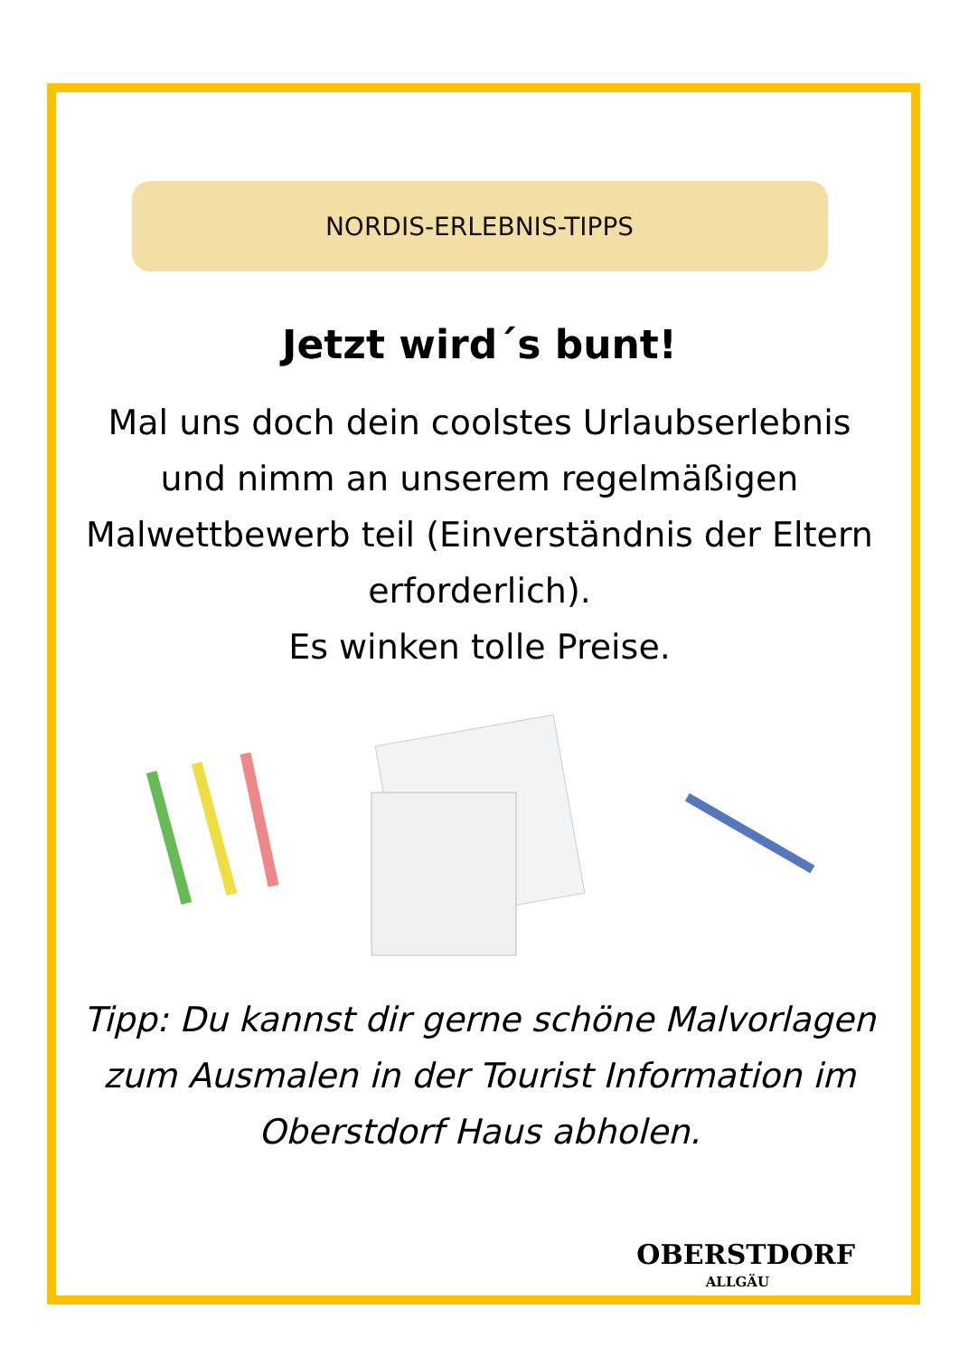NORDIS-ERLEBNIS-TIPPS
Jetzt wird´s bunt!
Mal uns doch dein coolstes Urlaubserlebnis und nimm an unserem regelmäßigen Malwettbewerb teil (Einverständnis der Eltern erforderlich).
Es winken tolle Preise.
Tipp: Du kannst dir gerne schöne Malvorlagen zum Ausmalen in der Tourist Information im Oberstdorf Haus abholen.
OBERSTDORF
ALLGÄU